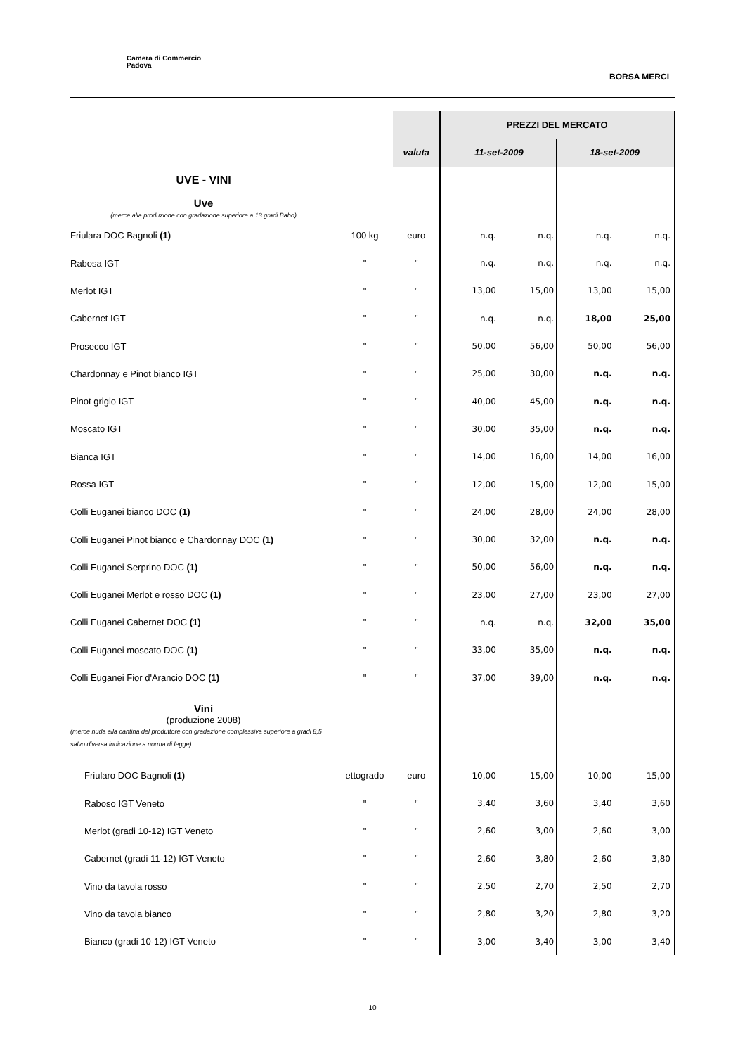Camera di Commercio
Padova
BORSA MERCI
| | | | PREZZI DEL MERCATO | | | |
| | | valuta | 11-set-2009 | | 18-set-2009 | |
| UVE - VINI | | | | | | |
| Uve (merce alla produzione con gradazione superiore a 13 gradi Babo) | | | | | | |
| Friulara DOC Bagnoli (1) | 100 kg | euro | n.q. | n.q. | n.q. | n.q. |
| Rabosa IGT | " | " | n.q. | n.q. | n.q. | n.q. |
| Merlot IGT | " | " | 13,00 | 15,00 | 13,00 | 15,00 |
| Cabernet IGT | " | " | n.q. | n.q. | 18,00 | 25,00 |
| Prosecco IGT | " | " | 50,00 | 56,00 | 50,00 | 56,00 |
| Chardonnay e Pinot bianco IGT | " | " | 25,00 | 30,00 | n.q. | n.q. |
| Pinot grigio IGT | " | " | 40,00 | 45,00 | n.q. | n.q. |
| Moscato IGT | " | " | 30,00 | 35,00 | n.q. | n.q. |
| Bianca IGT | " | " | 14,00 | 16,00 | 14,00 | 16,00 |
| Rossa IGT | " | " | 12,00 | 15,00 | 12,00 | 15,00 |
| Colli Euganei bianco DOC (1) | " | " | 24,00 | 28,00 | 24,00 | 28,00 |
| Colli Euganei Pinot bianco e Chardonnay DOC (1) | " | " | 30,00 | 32,00 | n.q. | n.q. |
| Colli Euganei Serprino DOC (1) | " | " | 50,00 | 56,00 | n.q. | n.q. |
| Colli Euganei Merlot e rosso DOC (1) | " | " | 23,00 | 27,00 | 23,00 | 27,00 |
| Colli Euganei Cabernet DOC (1) | " | " | n.q. | n.q. | 32,00 | 35,00 |
| Colli Euganei moscato DOC (1) | " | " | 33,00 | 35,00 | n.q. | n.q. |
| Colli Euganei Fior d'Arancio DOC (1) | " | " | 37,00 | 39,00 | n.q. | n.q. |
| Vini (produzione 2008) (merce nuda alla cantina del produttore con gradazione complessiva superiore a gradi 8,5 salvo diversa indicazione a norma di legge) | | | | | | |
| Friularo DOC Bagnoli (1) | ettogrado | euro | 10,00 | 15,00 | 10,00 | 15,00 |
| Raboso IGT Veneto | " | " | 3,40 | 3,60 | 3,40 | 3,60 |
| Merlot (gradi 10-12) IGT Veneto | " | " | 2,60 | 3,00 | 2,60 | 3,00 |
| Cabernet (gradi 11-12) IGT Veneto | " | " | 2,60 | 3,80 | 2,60 | 3,80 |
| Vino da tavola rosso | " | " | 2,50 | 2,70 | 2,50 | 2,70 |
| Vino da tavola bianco | " | " | 2,80 | 3,20 | 2,80 | 3,20 |
| Bianco (gradi 10-12) IGT Veneto | " | " | 3,00 | 3,40 | 3,00 | 3,40 |
10